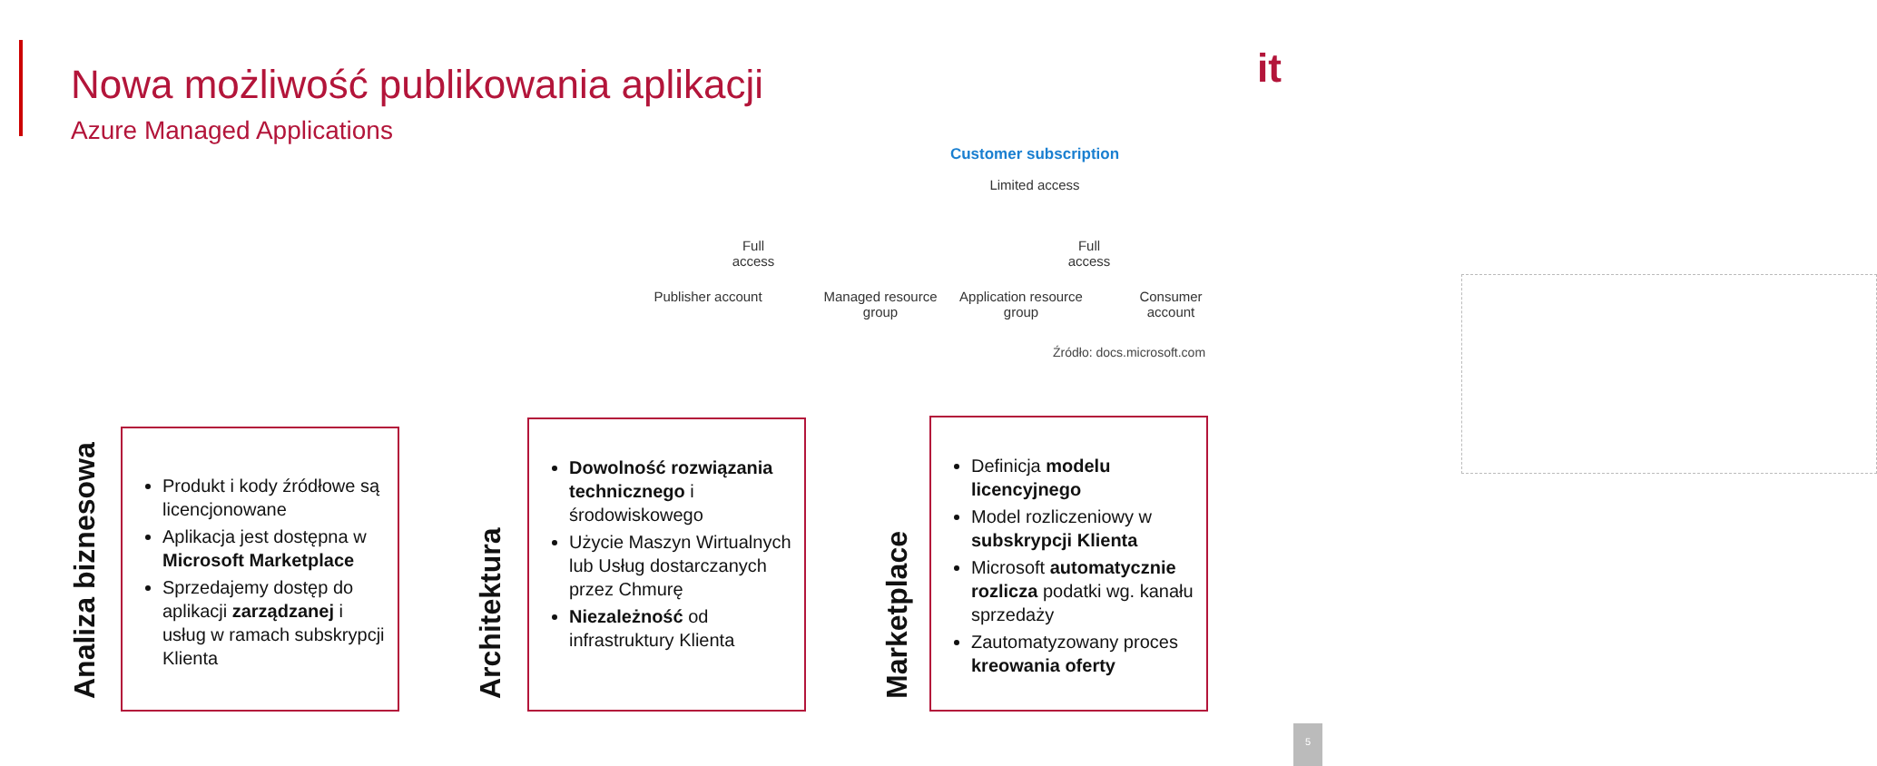Nowa możliwość publikowania aplikacji
Azure Managed Applications
it
Customer subscription
Limited access
Full access
Full access
Publisher account
Managed resource group
Application resource group
Consumer account
Źródło: docs.microsoft.com
Analiza biznesowa
Produkt i kody źródłowe są licencjonowane
Aplikacja jest dostępna w Microsoft Marketplace
Sprzedajemy dostęp do aplikacji zarządzanej i usług w ramach subskrypcji Klienta
Architektura
Dowolność rozwiązania technicznego i środowiskowego
Użycie Maszyn Wirtualnych lub Usług dostarczanych przez Chmurę
Niezależność od infrastruktury Klienta
Marketplace
Definicja modelu licencyjnego
Model rozliczeniowy w subskrypcji Klienta
Microsoft automatycznie rozlicza podatki wg. kanału sprzedaży
Zautomatyzowany proces kreowania oferty
5